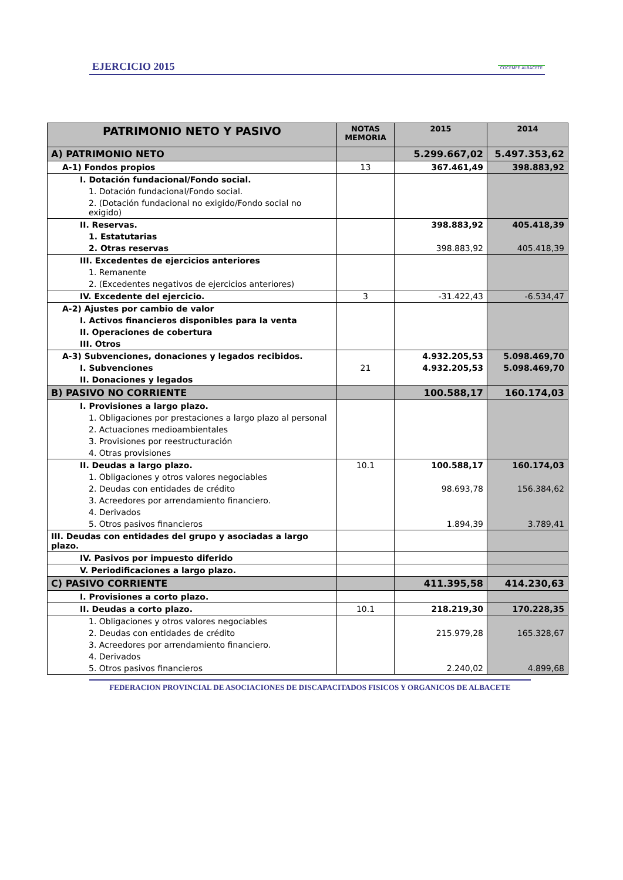EJERCICIO 2015
COCEMFE ALBACETE
| PATRIMONIO NETO Y PASIVO | NOTAS MEMORIA | 2015 | 2014 |
| --- | --- | --- | --- |
| A) PATRIMONIO NETO | | 5.299.667,02 | 5.497.353,62 |
| A-1) Fondos propios | 13 | 367.461,49 | 398.883,92 |
| I. Dotación fundacional/Fondo social. | | | |
| 1. Dotación fundacional/Fondo social. | | | |
| 2. (Dotación fundacional no exigido/Fondo social no exigido) | | | |
| II. Reservas. | | 398.883,92 | 405.418,39 |
| 1. Estatutarias | | | |
| 2. Otras reservas | | 398.883,92 | 405.418,39 |
| III. Excedentes de ejercicios anteriores | | | |
| 1. Remanente | | | |
| 2. (Excedentes negativos de ejercicios anteriores) | | | |
| IV. Excedente del ejercicio. | 3 | -31.422,43 | -6.534,47 |
| A-2) Ajustes por cambio de valor | | | |
| I. Activos financieros disponibles para la venta | | | |
| II. Operaciones de cobertura | | | |
| III. Otros | | | |
| A-3) Subvenciones, donaciones y legados recibidos. | | 4.932.205,53 | 5.098.469,70 |
| I. Subvenciones | 21 | 4.932.205,53 | 5.098.469,70 |
| II. Donaciones y legados | | | |
| B) PASIVO NO CORRIENTE | | 100.588,17 | 160.174,03 |
| I. Provisiones a largo plazo. | | | |
| 1. Obligaciones por prestaciones a largo plazo al personal | | | |
| 2. Actuaciones medioambientales | | | |
| 3. Provisiones por reestructuración | | | |
| 4. Otras provisiones | | | |
| II. Deudas a largo plazo. | 10.1 | 100.588,17 | 160.174,03 |
| 1. Obligaciones y otros valores negociables | | | |
| 2. Deudas con entidades de crédito | | 98.693,78 | 156.384,62 |
| 3. Acreedores por arrendamiento financiero. | | | |
| 4. Derivados | | | |
| 5. Otros pasivos financieros | | 1.894,39 | 3.789,41 |
| III. Deudas con entidades del grupo y asociadas a largo plazo. | | | |
| IV. Pasivos por impuesto diferido | | | |
| V. Periodificaciones a largo plazo. | | | |
| C) PASIVO CORRIENTE | | 411.395,58 | 414.230,63 |
| I. Provisiones a corto plazo. | | | |
| II. Deudas a corto plazo. | 10.1 | 218.219,30 | 170.228,35 |
| 1. Obligaciones y otros valores negociables | | | |
| 2. Deudas con entidades de crédito | | 215.979,28 | 165.328,67 |
| 3. Acreedores por arrendamiento financiero. | | | |
| 4. Derivados | | | |
| 5. Otros pasivos financieros | | 2.240,02 | 4.899,68 |
FEDERACION PROVINCIAL DE ASOCIACIONES DE DISCAPACITADOS FISICOS Y ORGANICOS DE ALBACETE